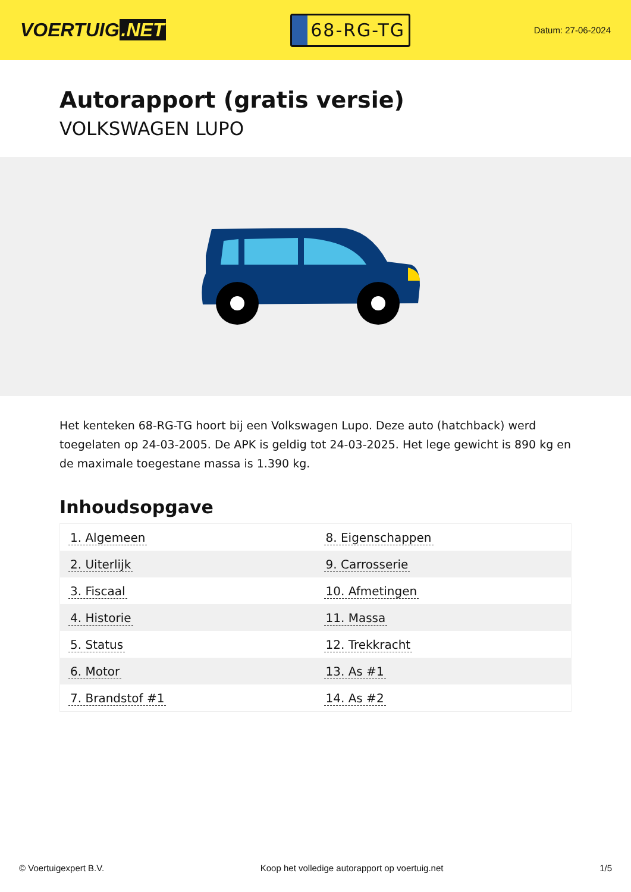VOERTUIG.NET
68-RG-TG
Datum: 27-06-2024
Autorapport (gratis versie)
VOLKSWAGEN LUPO
Het kenteken 68-RG-TG hoort bij een Volkswagen Lupo. Deze auto (hatchback) werd toegelaten op 24-03-2005. De APK is geldig tot 24-03-2025. Het lege gewicht is 890 kg en de maximale toegestane massa is 1.390 kg.
Inhoudsopgave
| 1. Algemeen | 8. Eigenschappen |
| 2. Uiterlijk | 9. Carrosserie |
| 3. Fiscaal | 10. Afmetingen |
| 4. Historie | 11. Massa |
| 5. Status | 12. Trekkracht |
| 6. Motor | 13. As #1 |
| 7. Brandstof #1 | 14. As #2 |
© Voertuigexpert B.V. Koop het volledige autorapport op voertuig.net 1/5